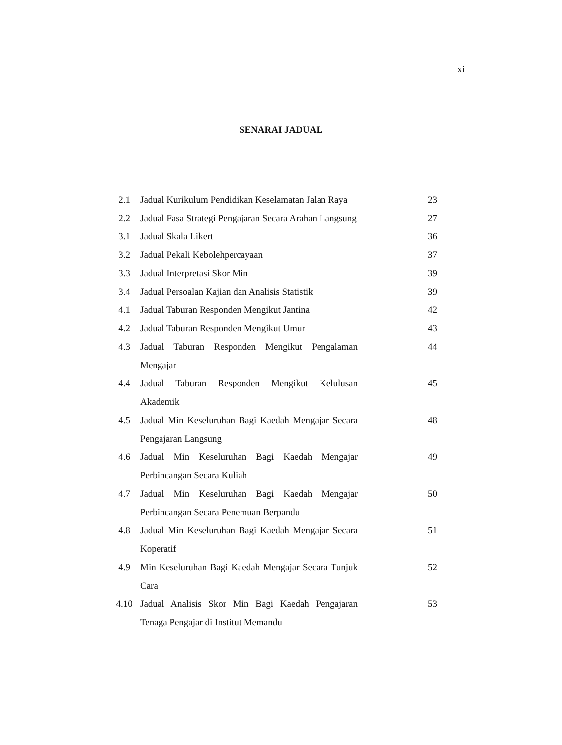xi
SENARAI JADUAL
| 2.1 | Jadual Kurikulum Pendidikan Keselamatan Jalan Raya | 23 |
| 2.2 | Jadual Fasa Strategi Pengajaran Secara Arahan Langsung | 27 |
| 3.1 | Jadual Skala Likert | 36 |
| 3.2 | Jadual Pekali Kebolehpercayaan | 37 |
| 3.3 | Jadual Interpretasi Skor Min | 39 |
| 3.4 | Jadual Persoalan Kajian dan Analisis Statistik | 39 |
| 4.1 | Jadual Taburan Responden Mengikut Jantina | 42 |
| 4.2 | Jadual Taburan Responden Mengikut Umur | 43 |
| 4.3 | Jadual Taburan Responden Mengikut Pengalaman Mengajar | 44 |
| 4.4 | Jadual Taburan Responden Mengikut Kelulusan Akademik | 45 |
| 4.5 | Jadual Min Keseluruhan Bagi Kaedah Mengajar Secara Pengajaran Langsung | 48 |
| 4.6 | Jadual Min Keseluruhan Bagi Kaedah Mengajar Perbincangan Secara Kuliah | 49 |
| 4.7 | Jadual Min Keseluruhan Bagi Kaedah Mengajar Perbincangan Secara Penemuan Berpandu | 50 |
| 4.8 | Jadual Min Keseluruhan Bagi Kaedah Mengajar Secara Koperatif | 51 |
| 4.9 | Min Keseluruhan Bagi Kaedah Mengajar Secara Tunjuk Cara | 52 |
| 4.10 | Jadual Analisis Skor Min Bagi Kaedah Pengajaran Tenaga Pengajar di Institut Memandu | 53 |